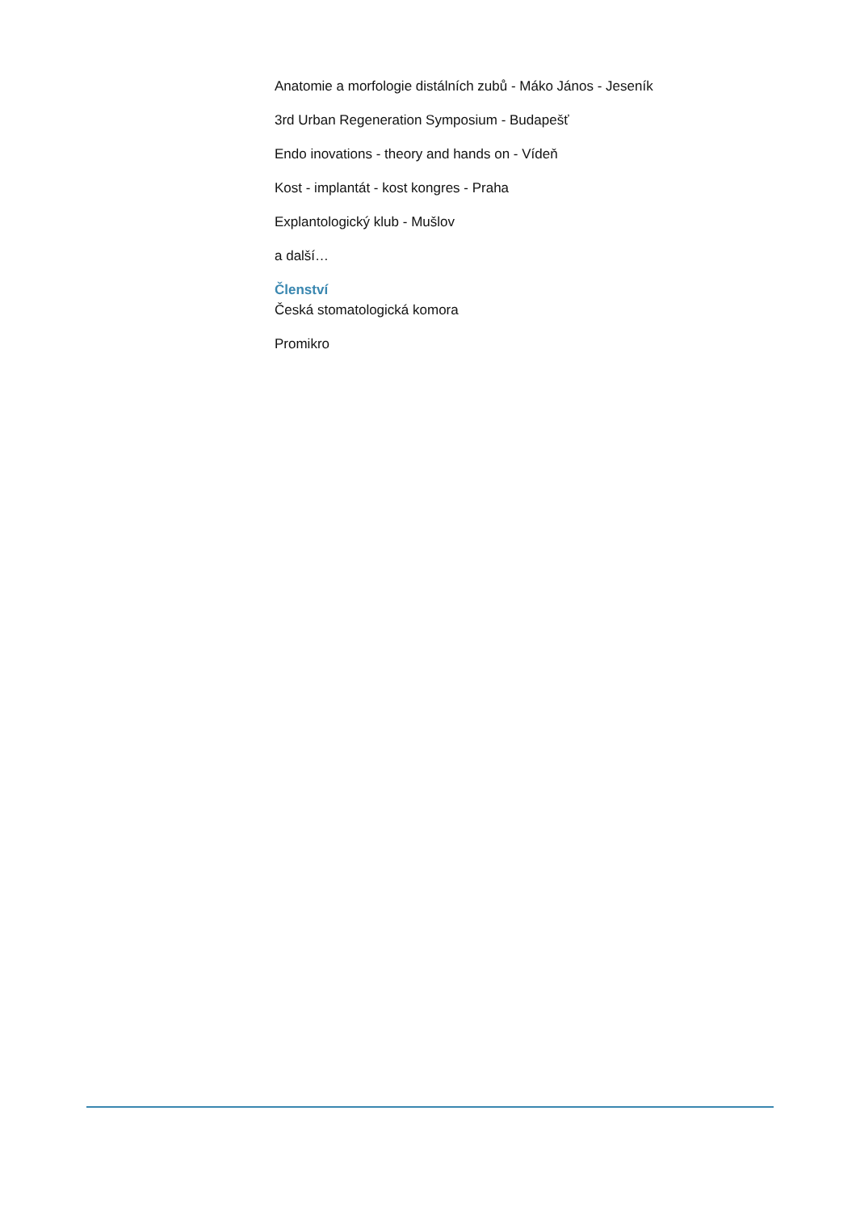Anatomie a morfologie distálních zubů - Máko János - Jeseník
3rd Urban Regeneration Symposium - Budapešť
Endo inovations - theory and hands on - Vídeň
Kost - implantát - kost kongres - Praha
Explantologický klub - Mušlov
a další…
Členství
Česká stomatologická komora
Promikro